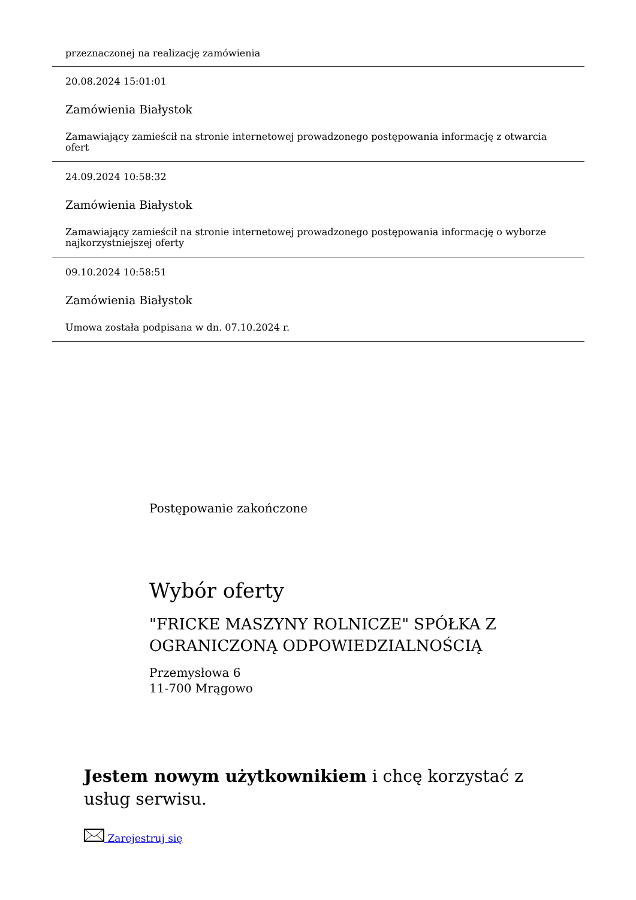przeznaczonej na realizację zamówienia
20.08.2024 15:01:01
Zamówienia Białystok
Zamawiający zamieścił na stronie internetowej prowadzonego postępowania informację z otwarcia ofert
24.09.2024 10:58:32
Zamówienia Białystok
Zamawiający zamieścił na stronie internetowej prowadzonego postępowania informację o wyborze najkorzystniejszej oferty
09.10.2024 10:58:51
Zamówienia Białystok
Umowa została podpisana w dn. 07.10.2024 r.
Postępowanie zakończone
Wybór oferty
"FRICKE MASZYNY ROLNICZE" SPÓŁKA Z OGRANICZONĄ ODPOWIEDZIALNOŚCIĄ
Przemysłowa 6
11-700 Mrągowo
Jestem nowym użytkownikiem i chcę korzystać z usług serwisu.
Zarejestruj się